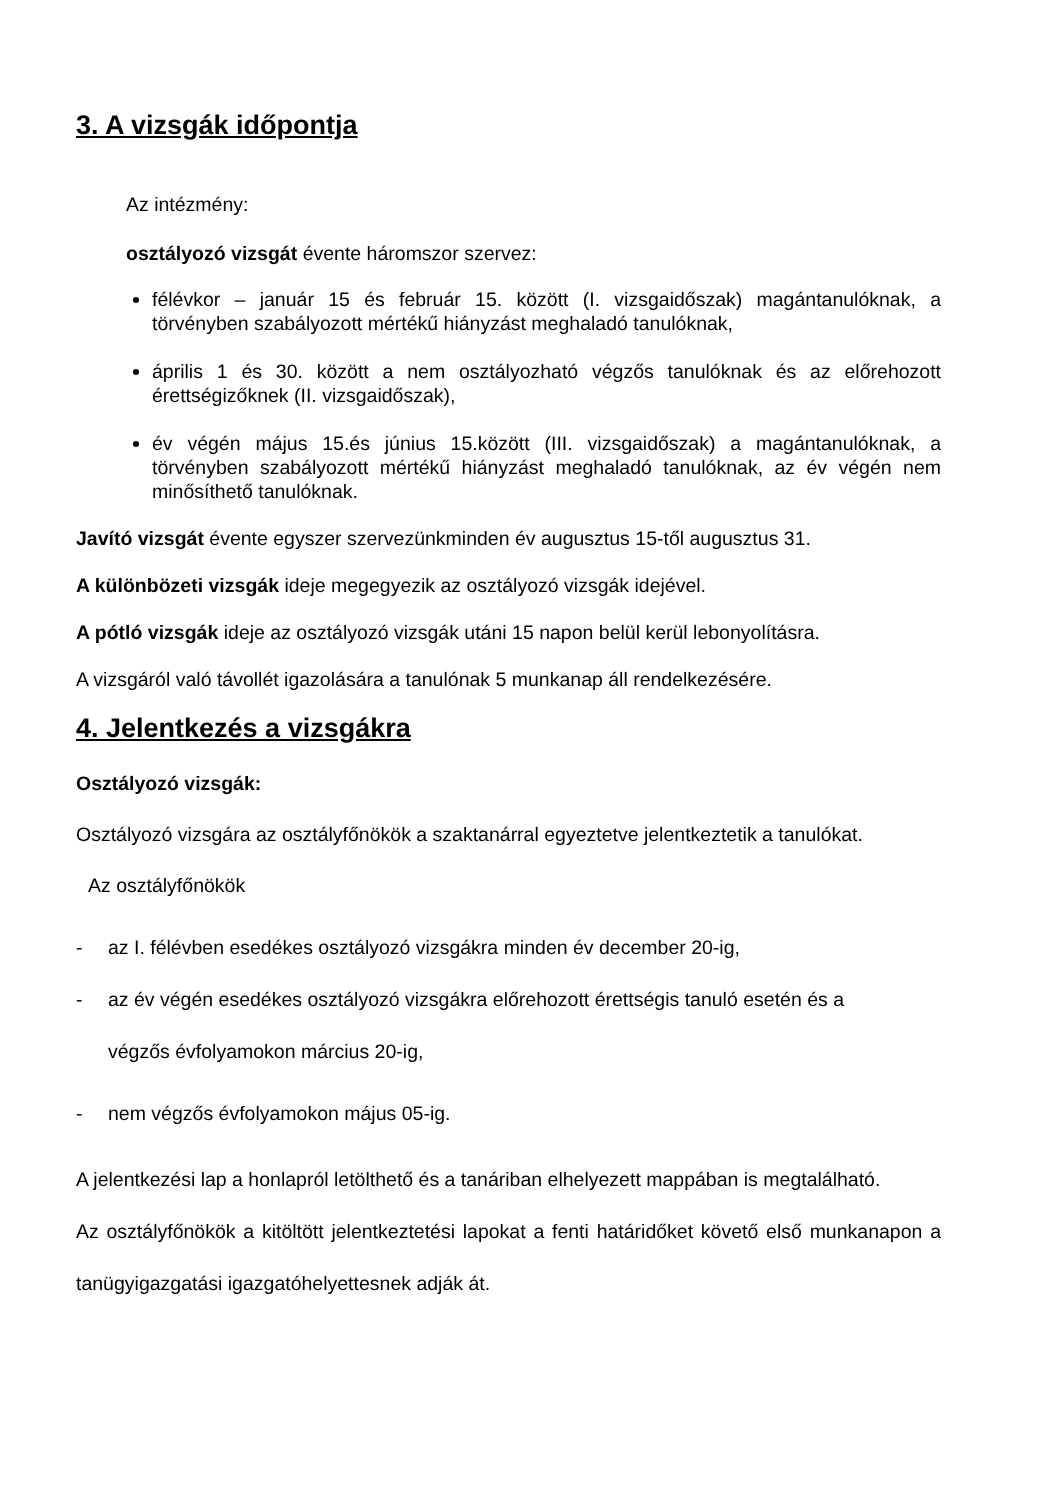3. A vizsgák időpontja
Az intézmény:
osztályozó vizsgát évente háromszor szervez:
félévkor – január 15 és február 15. között (I. vizsgaidőszak) magántanulóknak, a törvényben szabályozott mértékű hiányzást meghaladó tanulóknak,
április 1 és 30. között a nem osztályozható végzős tanulóknak és az előrehozott érettségizőknek (II. vizsgaidőszak),
év végén május 15.és június 15.között (III. vizsgaidőszak) a magántanulóknak, a törvényben szabályozott mértékű hiányzást meghaladó tanulóknak, az év végén nem minősíthető tanulóknak.
Javító vizsgát évente egyszer szervezünkminden év augusztus 15-től augusztus 31.
A különbözeti vizsgák ideje megegyezik az osztályozó vizsgák idejével.
A pótló vizsgák ideje az osztályozó vizsgák utáni 15 napon belül kerül lebonyolításra.
A vizsgáról való távollét igazolására a tanulónak 5 munkanap áll rendelkezésére.
4. Jelentkezés a vizsgákra
Osztályozó vizsgák:
Osztályozó vizsgára az osztályfőnökök a szaktanárral egyeztetve jelentkeztetik a tanulókat.
Az osztályfőnökök
- az I. félévben esedékes osztályozó vizsgákra minden év december 20-ig,
- az év végén esedékes osztályozó vizsgákra előrehozott érettségis tanuló esetén és a
végzős évfolyamokon március 20-ig,
- nem végzős évfolyamokon május 05-ig.
A jelentkezési lap a honlapról letölthető és a tanáriban elhelyezett mappában is megtalálható.
Az osztályfőnökök a kitöltött jelentkeztetési lapokat a fenti határidőket követő első munkanapon a tanügyigazgatási igazgatóhelyettesnek adják át.